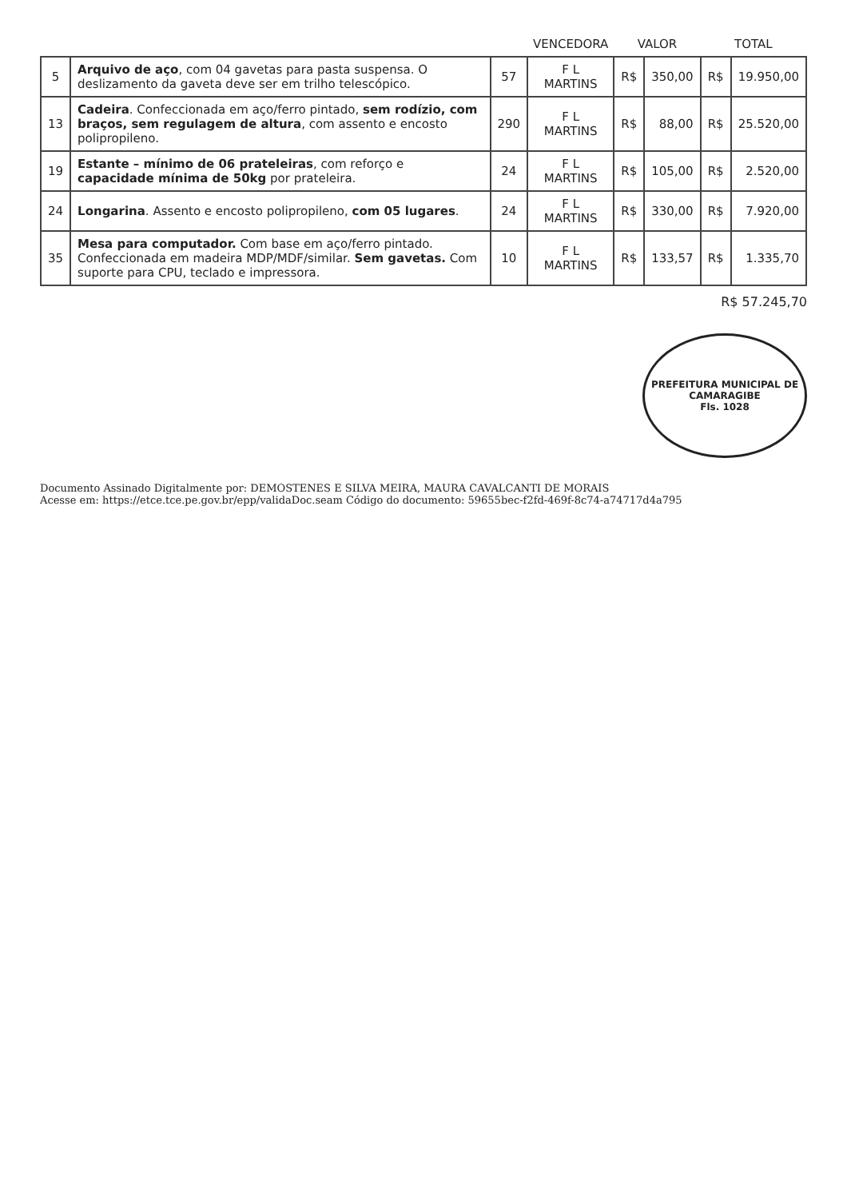| | | | VENCEDORA | VALOR | | TOTAL | |
| --- | --- | --- | --- | --- | --- | --- | --- |
| 5 | Arquivo de aço , com 04 gavetas para pasta suspensa. O deslizamento da gaveta deve ser em trilho telescópico. | 57 | F L MARTINS | R$ | 350,00 | R$ | 19.950,00 |
| 13 | Cadeira . Confeccionada em aço/ferro pintado, sem rodízio, com braços, sem regulagem de altura , com assento e encosto polipropileno. | 290 | F L MARTINS | R$ | 88,00 | R$ | 25.520,00 |
| 19 | Estante – mínimo de 06 prateleiras , com reforço e capacidade mínima de 50kg por prateleira. | 24 | F L MARTINS | R$ | 105,00 | R$ | 2.520,00 |
| 24 | Longarina . Assento e encosto polipropileno, com 05 lugares . | 24 | F L MARTINS | R$ | 330,00 | R$ | 7.920,00 |
| 35 | Mesa para computador. Com base em aço/ferro pintado. Confeccionada em madeira MDP/MDF/similar. Sem gavetas. Com suporte para CPU, teclado e impressora. | 10 | F L MARTINS | R$ | 133,57 | R$ | 1.335,70 |
R$ 57.245,70
PREFEITURA MUNICIPAL DE CAMARAGIBE
Fls. 1028
Documento Assinado Digitalmente por: DEMOSTENES E SILVA MEIRA, MAURA CAVALCANTI DE MORAIS
Acesse em: https://etce.tce.pe.gov.br/epp/validaDoc.seam Código do documento: 59655bec-f2fd-469f-8c74-a74717d4a795